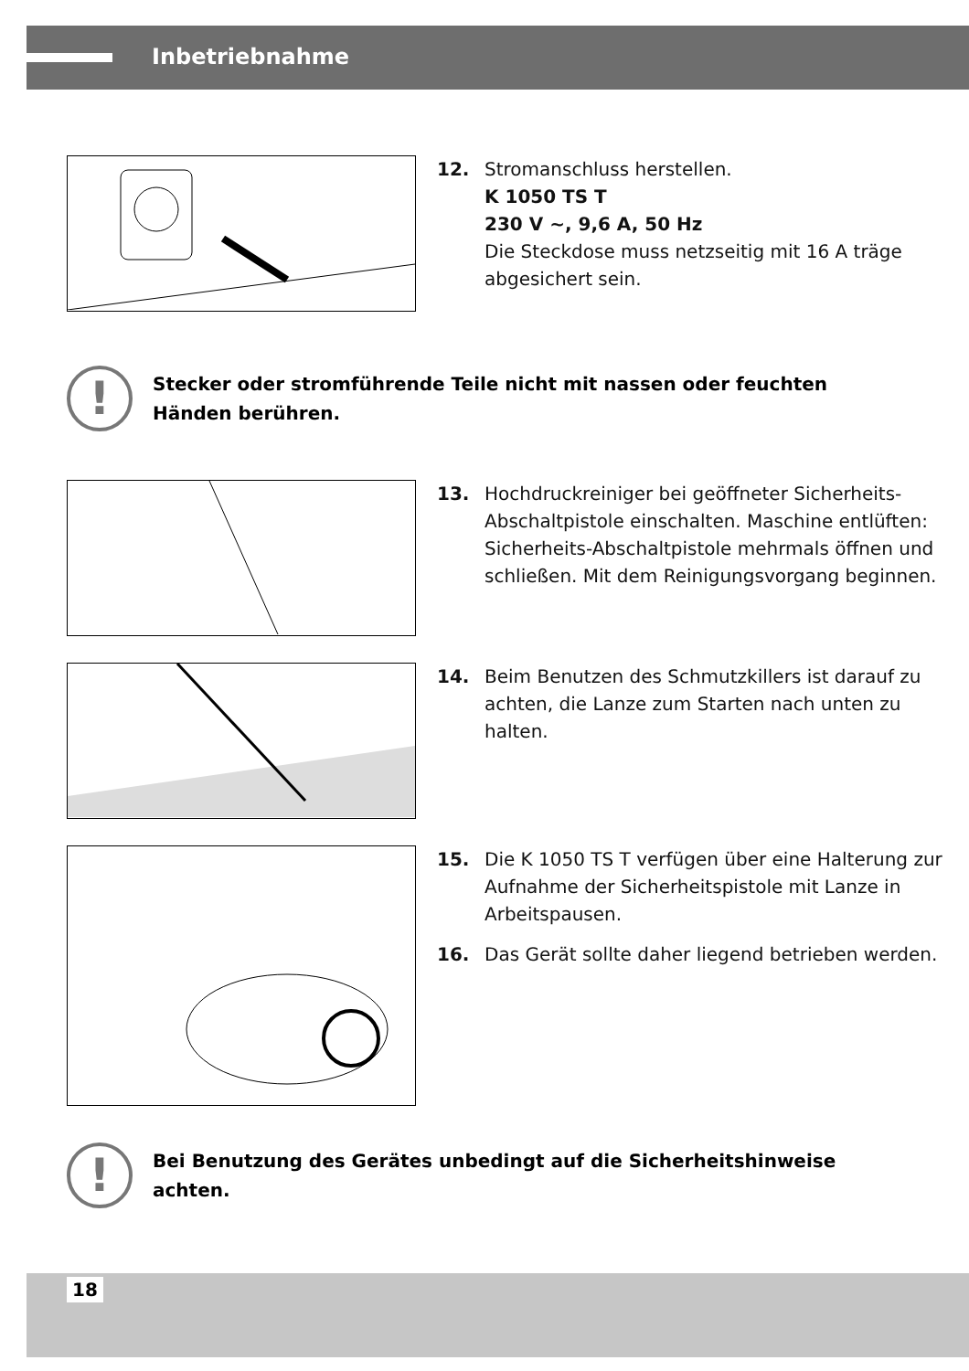Inbetriebnahme
12. Stromanschluss herstellen.
K 1050 TS T
230 V ~, 9,6 A, 50 Hz
Die Steckdose muss netzseitig mit 16 A träge abgesichert sein.
!
Stecker oder stromführende Teile nicht mit nassen oder feuchten Händen berühren.
13. Hochdruckreiniger bei geöffneter Sicherheits-Abschaltpistole einschalten. Maschine entlüften: Sicherheits-Abschaltpistole mehrmals öffnen und schließen. Mit dem Reinigungsvorgang beginnen.
14. Beim Benutzen des Schmutzkillers ist darauf zu achten, die Lanze zum Starten nach unten zu halten.
15. Die K 1050 TS T verfügen über eine Halterung zur Aufnahme der Sicherheitspistole mit Lanze in Arbeitspausen.
16. Das Gerät sollte daher liegend betrieben werden.
!
Bei Benutzung des Gerätes unbedingt auf die Sicherheitshinweise achten.
18